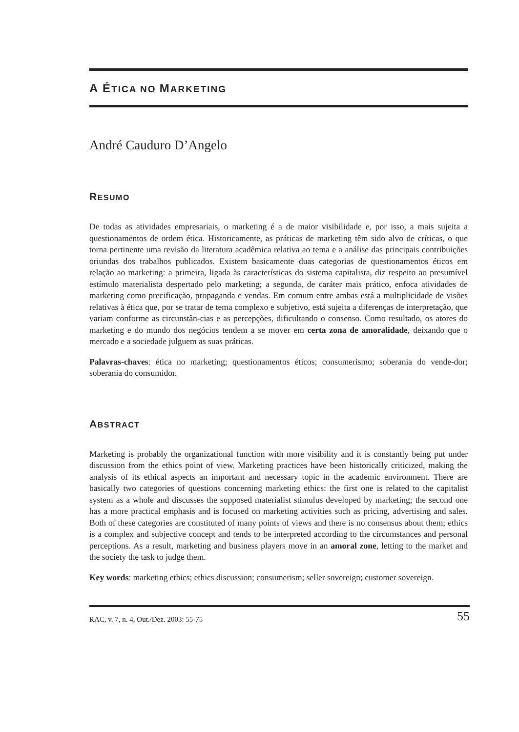A ÉTICA NO MARKETING
André Cauduro D’Angelo
RESUMO
De todas as atividades empresariais, o marketing é a de maior visibilidade e, por isso, a mais sujeita a questionamentos de ordem ética. Historicamente, as práticas de marketing têm sido alvo de críticas, o que torna pertinente uma revisão da literatura acadêmica relativa ao tema e a análise das principais contribuições oriundas dos trabalhos publicados. Existem basicamente duas categorias de questionamentos éticos em relação ao marketing: a primeira, ligada às características do sistema capitalista, diz respeito ao presumível estímulo materialista despertado pelo marketing; a segunda, de caráter mais prático, enfoca atividades de marketing como precificação, propaganda e vendas. Em comum entre ambas está a multiplicidade de visões relativas à ética que, por se tratar de tema complexo e subjetivo, está sujeita a diferenças de interpretação, que variam conforme as circunstân-cias e as percepções, dificultando o consenso. Como resultado, os atores do marketing e do mundo dos negócios tendem a se mover em certa zona de amoralidade, deixando que o mercado e a sociedade julguem as suas práticas.
Palavras-chaves: ética no marketing; questionamentos éticos; consumerismo; soberania do vende-dor; soberania do consumidor.
ABSTRACT
Marketing is probably the organizational function with more visibility and it is constantly being put under discussion from the ethics point of view. Marketing practices have been historically criticized, making the analysis of its ethical aspects an important and necessary topic in the academic environment. There are basically two categories of questions concerning marketing ethics: the first one is related to the capitalist system as a whole and discusses the supposed materialist stimulus developed by marketing; the second one has a more practical emphasis and is focused on marketing activities such as pricing, advertising and sales. Both of these categories are constituted of many points of views and there is no consensus about them; ethics is a complex and subjective concept and tends to be interpreted according to the circumstances and personal perceptions. As a result, marketing and business players move in an amoral zone, letting to the market and the society the task to judge them.
Key words: marketing ethics; ethics discussion; consumerism; seller sovereign; customer sovereign.
RAC, v. 7, n. 4, Out./Dez. 2003: 55-75 55